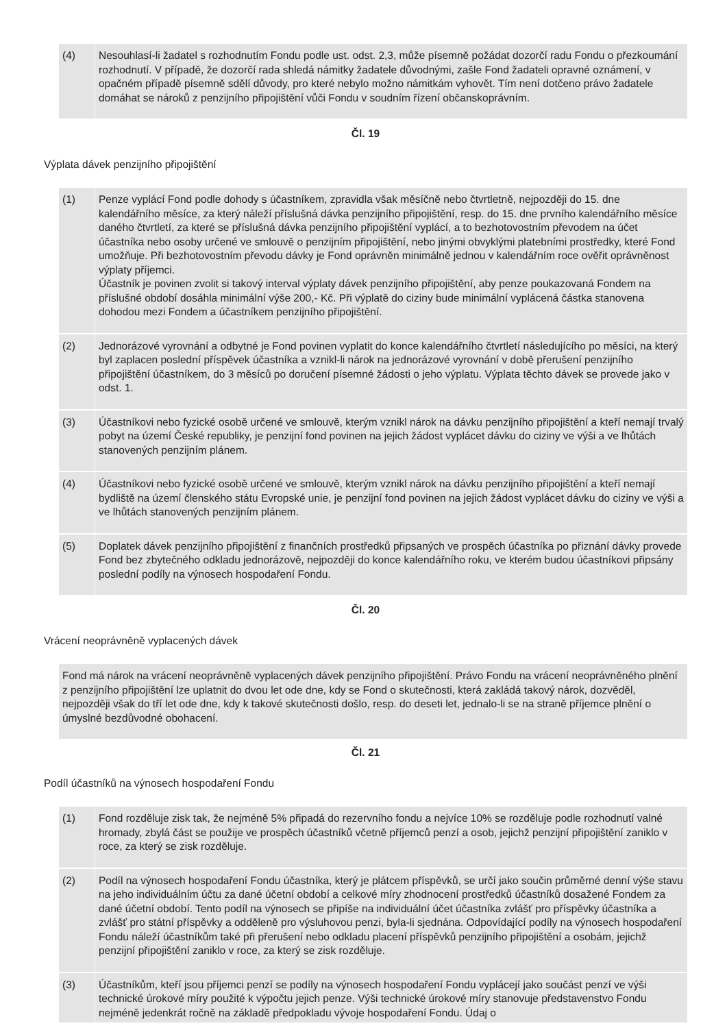| (4) | Nesouhlasí-li žadatel s rozhodnutím Fondu podle ust. odst. 2,3, může písemně požádat dozorčí radu Fondu o přezkoumání rozhodnutí. V případě, že dozorčí rada shledá námitky žadatele důvodnými, zašle Fond žadateli opravné oznámení, v opačném případě písemně sdělí důvody, pro které nebylo možno námitkám vyhovět. Tím není dotčeno právo žadatele domáhat se nároků z penzijního připojištění vůči Fondu v soudním řízení občanskoprávním. |
Čl. 19
Výplata dávek penzijního připojištění
| (1) | Penze vyplácí Fond podle dohody s účastníkem, zpravidla však měsíčně nebo čtvrtletně, nejpozději do 15. dne kalendářního měsíce, za který náleží příslušná dávka penzijního připojištění, resp. do 15. dne prvního kalendářního měsíce daného čtvrtletí, za které se příslušná dávka penzijního připojištění vyplácí, a to bezhotovostním převodem na účet účastníka nebo osoby určené ve smlouvě o penzijním připojištění, nebo jinými obvyklými platebními prostředky, které Fond umožňuje. Při bezhotovostním převodu dávky je Fond oprávněn minimálně jednou v kalendářním roce ověřit oprávněnost výplaty příjemci. Účastník je povinen zvolit si takový interval výplaty dávek penzijního připojištění, aby penze poukazovaná Fondem na příslušné období dosáhla minimální výše 200,- Kč. Při výplatě do ciziny bude minimální vyplácená částka stanovena dohodou mezi Fondem a účastníkem penzijního připojištění. |
| (2) | Jednorázové vyrovnání a odbytné je Fond povinen vyplatit do konce kalendářního čtvrtletí následujícího po měsíci, na který byl zaplacen poslední příspěvek účastníka a vznikl-li nárok na jednorázové vyrovnání v době přerušení penzijního připojištění účastníkem, do 3 měsíců po doručení písemné žádosti o jeho výplatu. Výplata těchto dávek se provede jako v odst. 1. |
| (3) | Účastníkovi nebo fyzické osobě určené ve smlouvě, kterým vznikl nárok na dávku penzijního připojištění a kteří nemají trvalý pobyt na území České republiky, je penzijní fond povinen na jejich žádost vyplácet dávku do ciziny ve výši a ve lhůtách stanovených penzijním plánem. |
| (4) | Účastníkovi nebo fyzické osobě určené ve smlouvě, kterým vznikl nárok na dávku penzijního připojištění a kteří nemají bydliště na území členského státu Evropské unie, je penzijní fond povinen na jejich žádost vyplácet dávku do ciziny ve výši a ve lhůtách stanovených penzijním plánem. |
| (5) | Doplatek dávek penzijního připojištění z finančních prostředků připsaných ve prospěch účastníka po přiznání dávky provede Fond bez zbytečného odkladu jednorázově, nejpozději do konce kalendářního roku, ve kterém budou účastníkovi připsány poslední podíly na výnosech hospodaření Fondu. |
Čl. 20
Vrácení neoprávněně vyplacených dávek
Fond má nárok na vrácení neoprávněně vyplacených dávek penzijního připojištění. Právo Fondu na vrácení neoprávněného plnění z penzijního připojištění lze uplatnit do dvou let ode dne, kdy se Fond o skutečnosti, která zakládá takový nárok, dozvěděl, nejpozději však do tří let ode dne, kdy k takové skutečnosti došlo, resp. do deseti let, jednalo-li se na straně příjemce plnění o úmyslné bezdůvodné obohacení.
Čl. 21
Podíl účastníků na výnosech hospodaření Fondu
| (1) | Fond rozděluje zisk tak, že nejméně 5% připadá do rezervního fondu a nejvíce 10% se rozděluje podle rozhodnutí valné hromady, zbylá část se použije ve prospěch účastníků včetně příjemců penzí a osob, jejichž penzijní připojištění zaniklo v roce, za který se zisk rozděluje. |
| (2) | Podíl na výnosech hospodaření Fondu účastníka, který je plátcem příspěvků, se určí jako součin průměrné denní výše stavu na jeho individuálním účtu za dané účetní období a celkové míry zhodnocení prostředků účastníků dosažené Fondem za dané účetní období. Tento podíl na výnosech se připíše na individuální účet účastníka zvlášť pro příspěvky účastníka a zvlášť pro státní příspěvky a odděleně pro výsluhovou penzi, byla-li sjednána. Odpovídající podíly na výnosech hospodaření Fondu náleží účastníkům také při přerušení nebo odkladu placení příspěvků penzijního připojištění a osobám, jejichž penzijní připojištění zaniklo v roce, za který se zisk rozděluje. |
| (3) | Účastníkům, kteří jsou příjemci penzí se podíly na výnosech hospodaření Fondu vyplácejí jako součást penzí ve výši technické úrokové míry použité k výpočtu jejich penze. Výši technické úrokové míry stanovuje představenstvo Fondu nejméně jedenkrát ročně na základě předpokladu vývoje hospodaření Fondu. Údaj o |